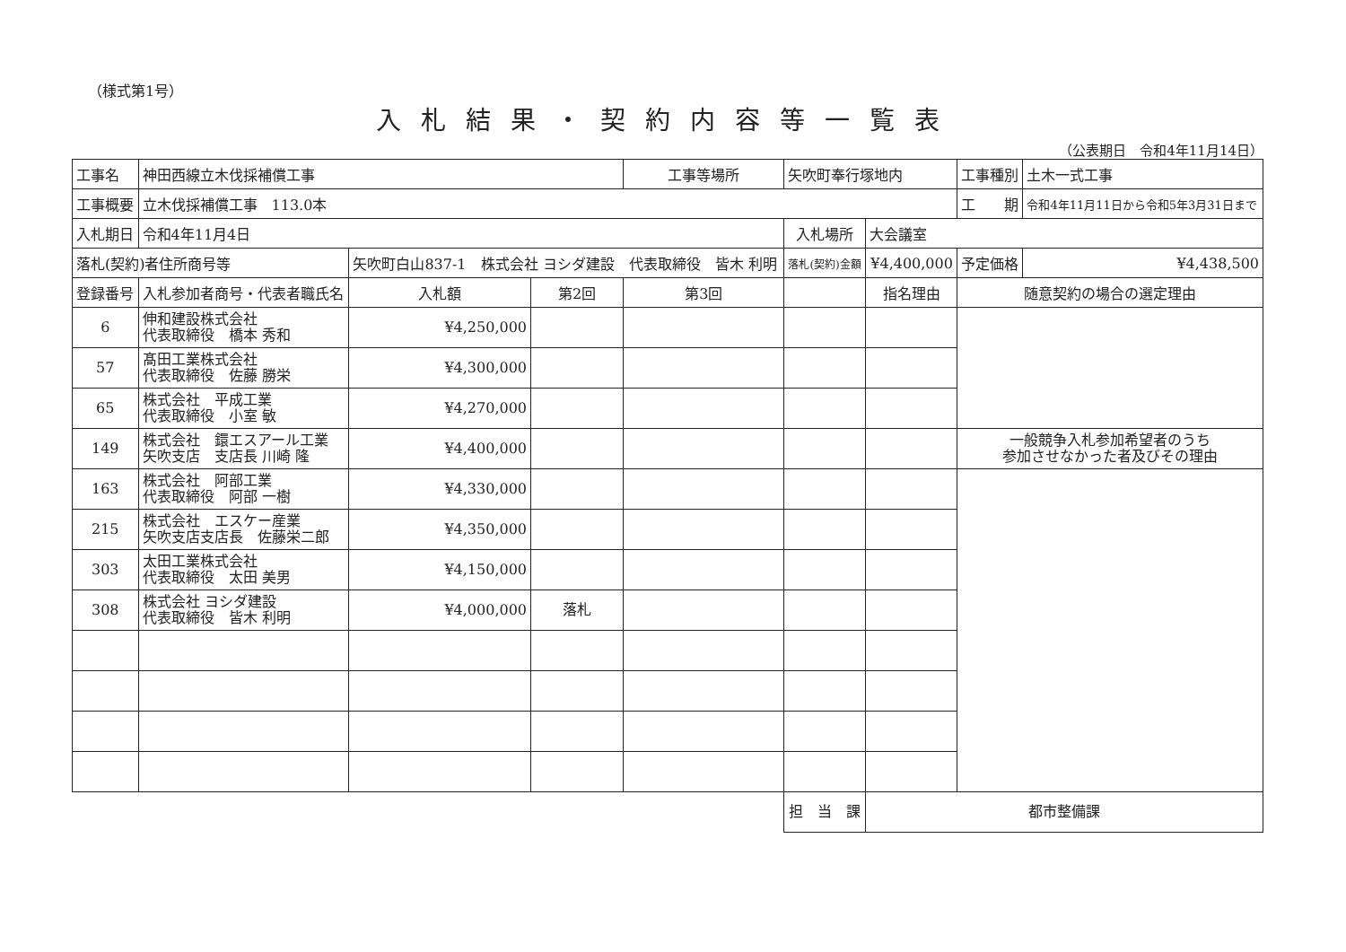（様式第1号）
入札結果・契約内容等一覧表
（公表期日　令和4年11月14日）
| 工事名 | 神田西線立木伐採補償工事 | | | 工事等場所 | 矢吹町奉行塚地内 | | 工事種別 | 土木一式工事 |
| 工事概要 | 立木伐採補償工事 113.0本 | | | | | | 工 期 | 令和4年11月11日から令和5年3月31日まで |
| 入札期日 | 令和4年11月4日 | | | | 入札場所 | 大会議室 | | |
| 落札(契約)者住所商号等 | | 矢吹町白山837-1 株式会社 ヨシダ建設 代表取締役 皆木 利明 | | | 落札(契約)金額 | ¥4,400,000 | 予定価格 | ¥4,438,500 |
| 登録番号 | 入札参加者商号・代表者職氏名 | 入札額 | 第2回 | 第3回 | | 指名理由 | 随意契約の場合の選定理由 | |
| 6 | 伸和建設株式会社 代表取締役 橋本 秀和 | ¥4,250,000 | | | | | | |
| 57 | 髙田工業株式会社 代表取締役 佐藤 勝栄 | ¥4,300,000 | | | | | | |
| 65 | 株式会社 平成工業 代表取締役 小室 敏 | ¥4,270,000 | | | | | | |
| 149 | 株式会社 鐶エスアール工業 矢吹支店 支店長 川崎 隆 | ¥4,400,000 | | | | | 一般競争入札参加希望者のうち 参加させなかった者及びその理由 | |
| 163 | 株式会社 阿部工業 代表取締役 阿部 一樹 | ¥4,330,000 | | | | | | |
| 215 | 株式会社 エスケー産業 矢吹支店支店長 佐藤栄二郎 | ¥4,350,000 | | | | | | |
| 303 | 太田工業株式会社 代表取締役 太田 美男 | ¥4,150,000 | | | | | | |
| 308 | 株式会社 ヨシダ建設 代表取締役 皆木 利明 | ¥4,000,000 | 落札 | | | | | |
| | | | | | 担 当 課 | 都市整備課 | | |